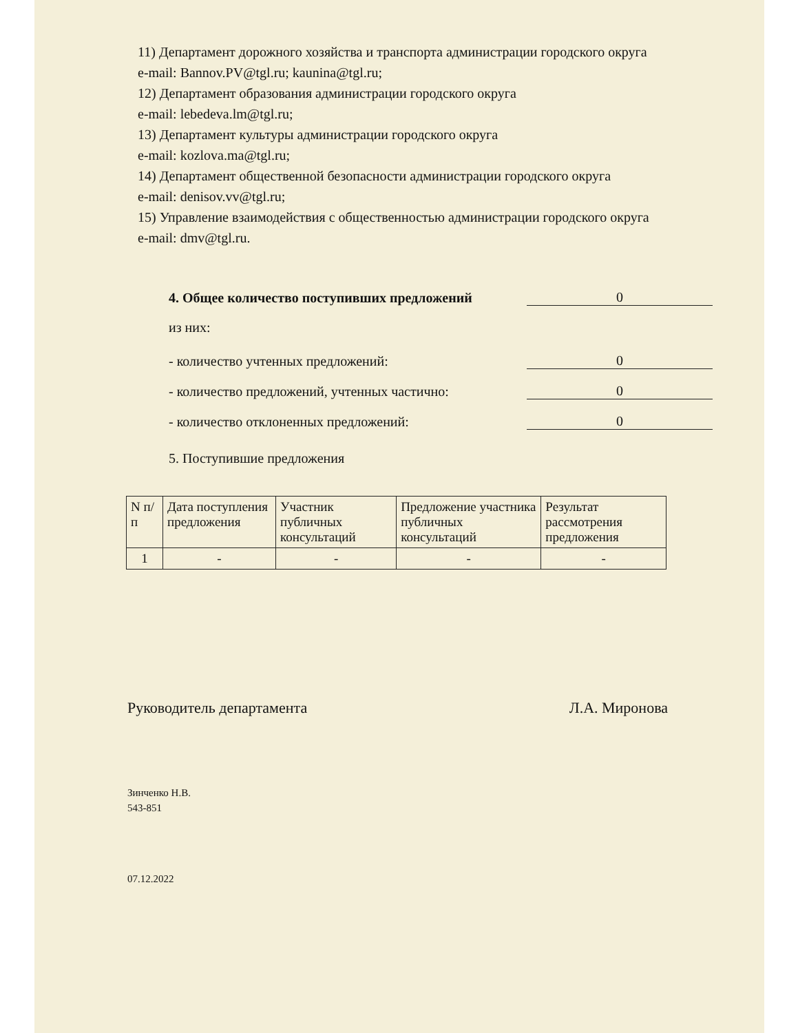11) Департамент дорожного хозяйства и транспорта администрации городского округа
e-mail: Bannov.PV@tgl.ru; kaunina@tgl.ru;
12) Департамент образования администрации городского округа
e-mail: lebedeva.lm@tgl.ru;
13) Департамент культуры администрации городского округа
e-mail: kozlova.ma@tgl.ru;
14) Департамент общественной безопасности администрации городского округа
e-mail: denisov.vv@tgl.ru;
15) Управление взаимодействия с общественностью администрации городского округа
e-mail: dmv@tgl.ru.
4. Общее количество поступивших предложений 0
из них:
- количество учтенных предложений: 0
- количество предложений, учтенных частично: 0
- количество отклоненных предложений: 0
5. Поступившие предложения
| N п/п | Дата поступления предложения | Участник публичных консультаций | Предложение участника публичных консультаций | Результат рассмотрения предложения |
| --- | --- | --- | --- | --- |
| 1 | - | - | - | - |
Руководитель департамента Л.А. Миронова
Зинченко Н.В.
543-851
07.12.2022